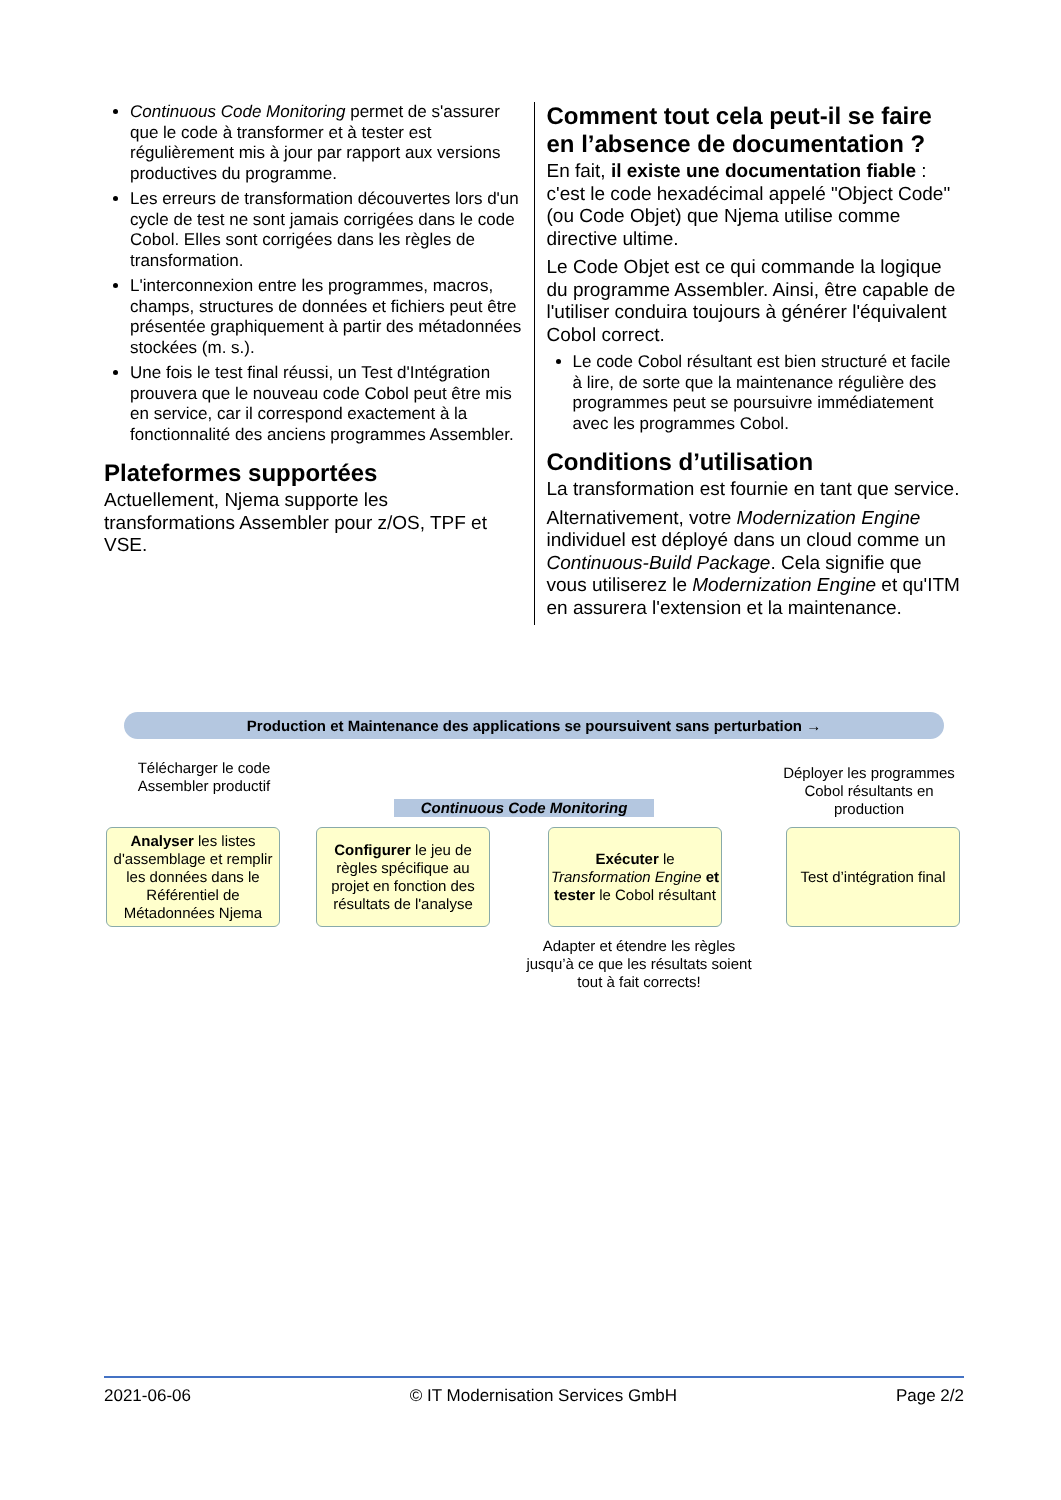Continuous Code Monitoring permet de s'assurer que le code à transformer et à tester est régulièrement mis à jour par rapport aux versions productives du programme.
Les erreurs de transformation découvertes lors d'un cycle de test ne sont jamais corrigées dans le code Cobol. Elles sont corrigées dans les règles de transformation.
L'interconnexion entre les programmes, macros, champs, structures de données et fichiers peut être présentée graphiquement à partir des métadonnées stockées (m. s.).
Une fois le test final réussi, un Test d'Intégration prouvera que le nouveau code Cobol peut être mis en service, car il correspond exactement à la fonctionnalité des anciens programmes Assembler.
Plateformes supportées
Actuellement, Njema supporte les transformations Assembler pour z/OS, TPF et VSE.
Comment tout cela peut-il se faire en l’absence de documentation ?
En fait, il existe une documentation fiable : c'est le code hexadécimal appelé "Object Code" (ou Code Objet) que Njema utilise comme directive ultime.
Le Code Objet est ce qui commande la logique du programme Assembler. Ainsi, être capable de l'utiliser conduira toujours à générer l'équivalent Cobol correct.
Le code Cobol résultant est bien structuré et facile à lire, de sorte que la maintenance régulière des programmes peut se poursuivre immédiatement avec les programmes Cobol.
Conditions d’utilisation
La transformation est fournie en tant que service.
Alternativement, votre Modernization Engine individuel est déployé dans un cloud comme un Continuous-Build Package. Cela signifie que vous utiliserez le Modernization Engine et qu'ITM en assurera l'extension et la maintenance.
Production et Maintenance des applications se poursuivent sans perturbation →
Télécharger le code Assembler productif
Déployer les programmes Cobol résultants en production
Continuous Code Monitoring
Analyser les listes d'assemblage et remplir les données dans le Référentiel de Métadonnées Njema
Configurer le jeu de règles spécifique au projet en fonction des résultats de l'analyse
Exécuter le Transformation Engine et tester le Cobol résultant
Test d’intégration final
Adapter et étendre les règles jusqu’à ce que les résultats soient tout à fait corrects!
2021-06-06 © IT Modernisation Services GmbH Page 2/2